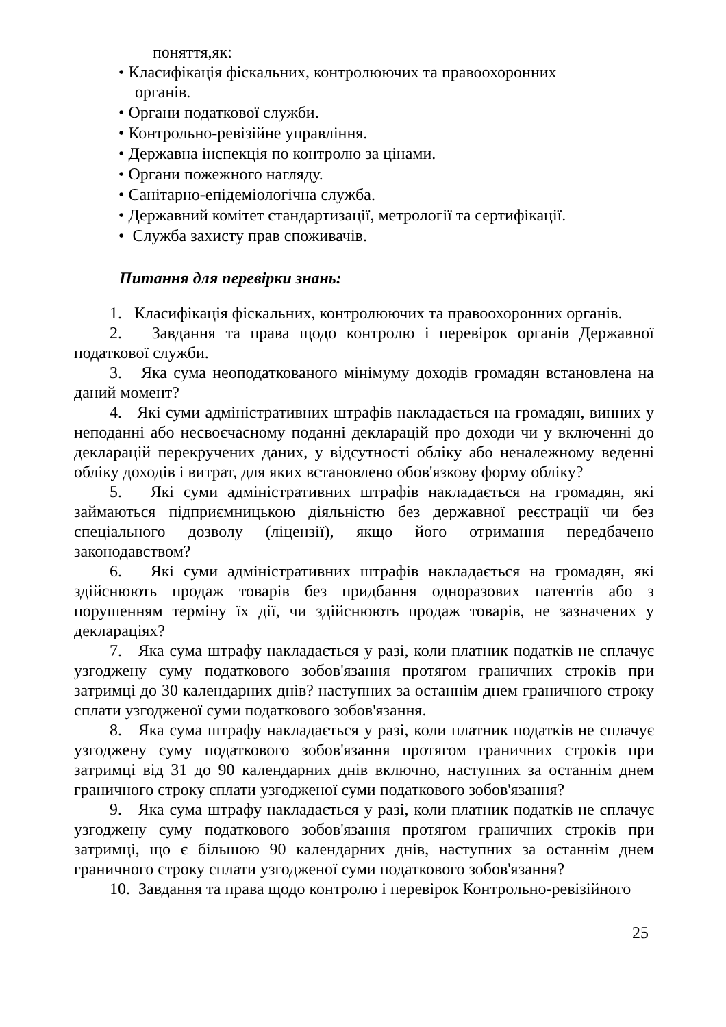поняття,як:
• Класифікація фіскальних, контролюючих та правоохоронних
органів.
• Органи податкової служби.
• Контрольно-ревізійне управління.
• Державна інспекція по контролю за цінами.
• Органи пожежного нагляду.
• Санітарно-епідеміологічна служба.
• Державний комітет стандартизації, метрології та сертифікації.
• Служба захисту прав споживачів.
Питання для перевірки знань:
1. Класифікація фіскальних, контролюючих та правоохоронних органів.
2. Завдання та права щодо контролю і перевірок органів Державної податкової служби.
3. Яка сума неоподаткованого мінімуму доходів громадян встановлена на даний момент?
4. Які суми адміністративних штрафів накладається на громадян, винних у неподанні або несвоєчасному поданні декларацій про доходи чи у включенні до декларацій перекручених даних, у відсутності обліку або неналежному веденні обліку доходів і витрат, для яких встановлено обов'язкову форму обліку?
5. Які суми адміністративних штрафів накладається на громадян, які займаються підприємницькою діяльністю без державної реєстрації чи без спеціального дозволу (ліцензії), якщо його отримання передбачено законодавством?
6. Які суми адміністративних штрафів накладається на громадян, які здійснюють продаж товарів без придбання одноразових патентів або з порушенням терміну їх дії, чи здійснюють продаж товарів, не зазначених у деклараціях?
7. Яка сума штрафу накладається у разі, коли платник податків не сплачує узгоджену суму податкового зобов'язання протягом граничних строків при затримці до 30 календарних днів? наступних за останнім днем граничного строку сплати узгодженої суми податкового зобов'язання.
8. Яка сума штрафу накладається у разі, коли платник податків не сплачує узгоджену суму податкового зобов'язання протягом граничних строків при затримці від 31 до 90 календарних днів включно, наступних за останнім днем граничного строку сплати узгодженої суми податкового зобов'язання?
9. Яка сума штрафу накладається у разі, коли платник податків не сплачує узгоджену суму податкового зобов'язання протягом граничних строків при затримці, що є більшою 90 календарних днів, наступних за останнім днем граничного строку сплати узгодженої суми податкового зобов'язання?
10. Завдання та права щодо контролю і перевірок Контрольно-ревізійного
25